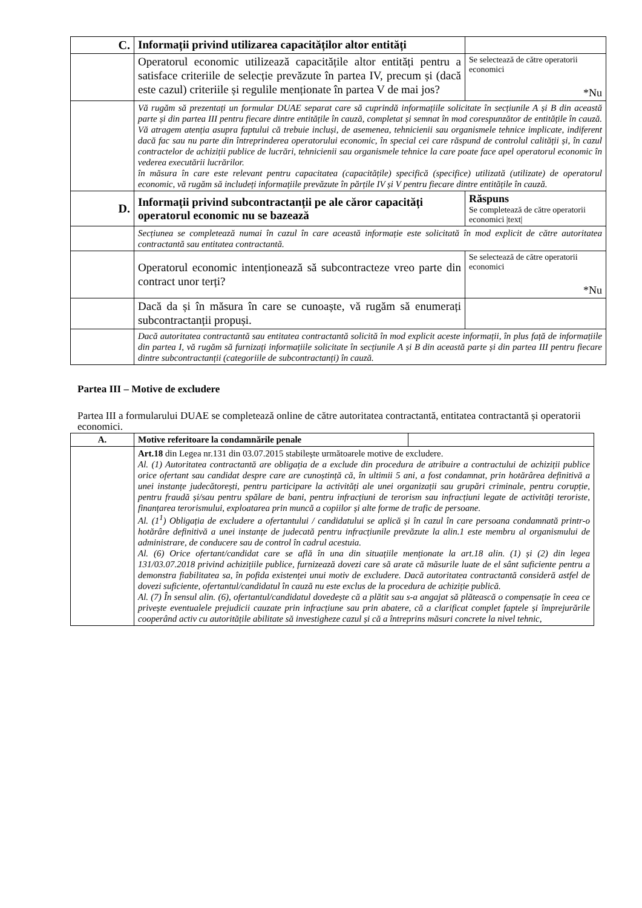| C. | Informații privind utilizarea capacităților altor entități | |
| | Operatorul economic utilizează capacitățile altor entități pentru a satisface criteriile de selecție prevăzute în partea IV, precum și (dacă este cazul) criteriile și regulile menționate în partea V de mai jos? | Se selectează de către operatorii economici *Nu |
| | Vă rugăm să prezentați un formular DUAE separat care să cuprindă informațiile solicitate în secțiunile A și B din această parte și din partea III pentru fiecare dintre entitățile în cauză, completat și semnat în mod corespunzător de entitățile în cauză. Vă atragem atenția asupra faptului că trebuie incluși, de asemenea, tehnicienii sau organismele tehnice implicate, indiferent dacă fac sau nu parte din întreprinderea operatorului economic, în special cei care răspund de controlul calității și, în cazul contractelor de achiziții publice de lucrări, tehnicienii sau organismele tehnice la care poate face apel operatorul economic în vederea executării lucrărilor. în măsura în care este relevant pentru capacitatea (capacitățile) specifică (specifice) utilizată (utilizate) de operatorul economic, vă rugăm să includeți informațiile prevăzute în părțile IV și V pentru fiecare dintre entitățile în cauză. | |
| D. | Informații privind subcontractanții pe ale căror capacități operatorul economic nu se bazează | Răspuns Se completează de către operatorii economici /text/ |
| | Secțiunea se completează numai în cazul în care această informație este solicitată în mod explicit de către autoritatea contractantă sau entitatea contractantă. | |
| | Operatorul economic intenționează să subcontracteze vreo parte din contract unor terți? | Se selectează de către operatorii economici *Nu |
| | Dacă da și în măsura în care se cunoaște, vă rugăm să enumerați subcontractanții propuși. | |
| | Dacă autoritatea contractantă sau entitatea contractantă solicită în mod explicit aceste informații, în plus față de informațiile din partea I, vă rugăm să furnizați informațiile solicitate în secțiunile A și B din această parte și din partea III pentru fiecare dintre subcontractanții (categoriile de subcontractanți) în cauză. | |
Partea III – Motive de excludere
Partea III a formularului DUAE se completează online de către autoritatea contractantă, entitatea contractantă și operatorii economici.
| A. | Motive referitoare la condamnările penale | |
| | Art.18 din Legea nr.131 din 03.07.2015 stabilește următoarele motive de excludere. Al. (1) Autoritatea contractantă are obligația de a exclude din procedura de atribuire a contractului de achiziții publice orice ofertant sau candidat despre care are cunoștință că, în ultimii 5 ani, a fost condamnat, prin hotărârea definitivă a unei instanțe judecătorești, pentru participare la activități ale unei organizații sau grupări criminale, pentru corupție, pentru fraudă și/sau pentru spălare de bani, pentru infracțiuni de terorism sau infracțiuni legate de activități teroriste, finanțarea terorismului, exploatarea prin muncă a copiilor și alte forme de trafic de persoane. Al. (1<sup>1</sup>) Obligația de excludere a ofertantului / candidatului se aplică și în cazul în care persoana condamnată printr-o hotărâre definitivă a unei instanțe de judecată pentru infracțiunile prevăzute la alin.1 este membru al organismului de administrare, de conducere sau de control în cadrul acestuia. Al. (6) Orice ofertant/candidat care se află în una din situațiile menționate la art.18 alin. (1) și (2) din legea 131/03.07.2018 privind achizițiile publice, furnizează dovezi care să arate că măsurile luate de el sânt suficiente pentru a demonstra fiabilitatea sa, în pofida existenței unui motiv de excludere. Dacă autoritatea contractantă consideră astfel de dovezi suficiente, ofertantul/candidatul în cauză nu este exclus de la procedura de achiziție publică. Al. (7) În sensul alin. (6), ofertantul/candidatul dovedește că a plătit sau s-a angajat să plătească o compensație în ceea ce privește eventualele prejudicii cauzate prin infracțiune sau prin abatere, că a clarificat complet faptele și împrejurările cooperând activ cu autoritățile abilitate să investigheze cazul și că a întreprins măsuri concrete la nivel tehnic, | |